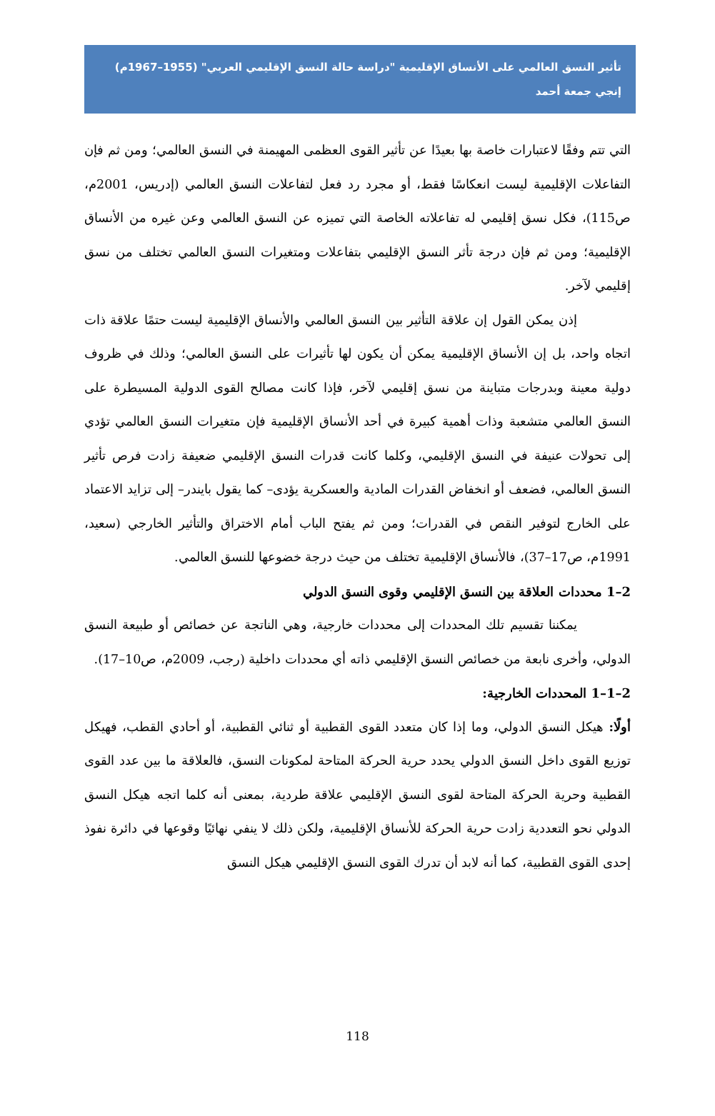تأثير النسق العالمي على الأنساق الإقليمية "دراسة حالة النسق الإقليمي العربي" (1955–1967م)
إنجي جمعة أحمد
التي تتم وفقًا لاعتبارات خاصة بها بعيدًا عن تأثير القوى العظمى المهيمنة في النسق العالمي؛ ومن ثم فإن التفاعلات الإقليمية ليست انعكاسًا فقط، أو مجرد رد فعل لتفاعلات النسق العالمي (إدريس، 2001م، ص115)، فكل نسق إقليمي له تفاعلاته الخاصة التي تميزه عن النسق العالمي وعن غيره من الأنساق الإقليمية؛ ومن ثم فإن درجة تأثر النسق الإقليمي بتفاعلات ومتغيرات النسق العالمي تختلف من نسق إقليمي لآخر.
إذن يمكن القول إن علاقة التأثير بين النسق العالمي والأنساق الإقليمية ليست حتمًا علاقة ذات اتجاه واحد، بل إن الأنساق الإقليمية يمكن أن يكون لها تأثيرات على النسق العالمي؛ وذلك في ظروف دولية معينة وبدرجات متباينة من نسق إقليمي لآخر، فإذا كانت مصالح القوى الدولية المسيطرة على النسق العالمي متشعبة وذات أهمية كبيرة في أحد الأنساق الإقليمية فإن متغيرات النسق العالمي تؤدي إلى تحولات عنيفة في النسق الإقليمي، وكلما كانت قدرات النسق الإقليمي ضعيفة زادت فرص تأثير النسق العالمي، فضعف أو انخفاض القدرات المادية والعسكرية يؤدى– كما يقول بايندر– إلى تزايد الاعتماد على الخارج لتوفير النقص في القدرات؛ ومن ثم يفتح الباب أمام الاختراق والتأثير الخارجي (سعيد، 1991م، ص17–37)، فالأنساق الإقليمية تختلف من حيث درجة خضوعها للنسق العالمي.
2–1 محددات العلاقة بين النسق الإقليمي وقوى النسق الدولي
يمكننا تقسيم تلك المحددات إلى محددات خارجية، وهي الناتجة عن خصائص أو طبيعة النسق الدولي، وأخرى نابعة من خصائص النسق الإقليمي ذاته أي محددات داخلية (رجب، 2009م، ص10–17).
2–1–1 المحددات الخارجية:
أولًا: هيكل النسق الدولي، وما إذا كان متعدد القوى القطبية أو ثنائي القطبية، أو أحادي القطب، فهيكل توزيع القوى داخل النسق الدولي يحدد حرية الحركة المتاحة لمكونات النسق، فالعلاقة ما بين عدد القوى القطبية وحرية الحركة المتاحة لقوى النسق الإقليمي علاقة طردية، بمعنى أنه كلما اتجه هيكل النسق الدولي نحو التعددية زادت حرية الحركة للأنساق الإقليمية، ولكن ذلك لا ينفي نهائيًا وقوعها في دائرة نفوذ إحدى القوى القطبية، كما أنه لابد أن تدرك القوى النسق الإقليمي هيكل النسق
118